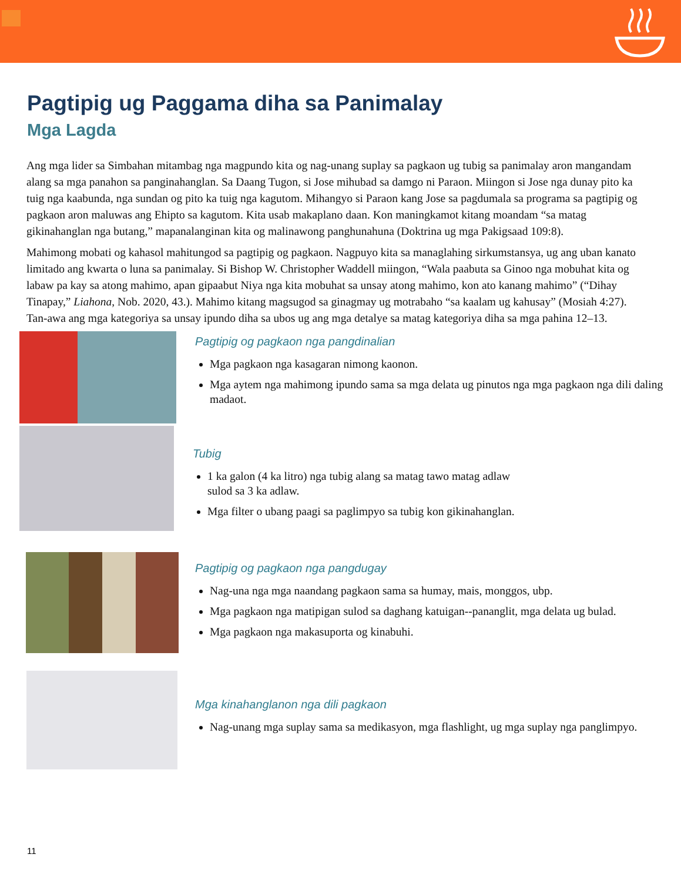Pagtipig ug Paggama diha sa Panimalay
Mga Lagda
Ang mga lider sa Simbahan mitambag nga magpundo kita og nag-unang suplay sa pagkaon ug tubig sa panimalay aron mangandam alang sa mga panahon sa panginahanglan. Sa Daang Tugon, si Jose mihubad sa damgo ni Paraon. Miingon si Jose nga dunay pito ka tuig nga kaabunda, nga sundan og pito ka tuig nga kagutom. Mihangyo si Paraon kang Jose sa pagdumala sa programa sa pagtipig og pagkaon aron maluwas ang Ehipto sa kagutom. Kita usab makaplano daan. Kon maningkamot kitang moandam “sa matag gikinahanglan nga butang,” mapanalanginan kita og malinawong panghunahuna (Doktrina ug mga Pakigsaad 109:8).
Mahimong mobati og kahasol mahitungod sa pagtipig og pagkaon. Nagpuyo kita sa managlahing sirkumstansya, ug ang uban kanato limitado ang kwarta o luna sa panimalay. Si Bishop W. Christopher Waddell miingon, “Wala paabuta sa Ginoo nga mobuhat kita og labaw pa kay sa atong mahimo, apan gipaabut Niya nga kita mobuhat sa unsay atong mahimo, kon ato kanang mahimo” (“Dihay Tinapay,” Liahona, Nob. 2020, 43.). Mahimo kitang magsugod sa ginagmay ug motrabaho “sa kaalam ug kahusay” (Mosiah 4:27). Tan-awa ang mga kategoriya sa unsay ipundo diha sa ubos ug ang mga detalye sa matag kategoriya diha sa mga pahina 12–13.
Pagtipig og pagkaon nga pangdinalian
Mga pagkaon nga kasagaran nimong kaonon.
Mga aytem nga mahimong ipundo sama sa mga delata ug pinutos nga mga pagkaon nga dili daling madaot.
Tubig
1 ka galon (4 ka litro) nga tubig alang sa matag tawo matag adlaw
sulod sa 3 ka adlaw.
Mga filter o ubang paagi sa paglimpyo sa tubig kon gikinahanglan.
Pagtipig og pagkaon nga pangdugay
Nag-una nga mga naandang pagkaon sama sa humay, mais, monggos, ubp.
Mga pagkaon nga matipigan sulod sa daghang katuigan--pananglit, mga delata ug bulad.
Mga pagkaon nga makasuporta og kinabuhi.
Mga kinahanglanon nga dili pagkaon
Nag-unang mga suplay sama sa medikasyon, mga flashlight, ug mga suplay nga panglimpyo.
11